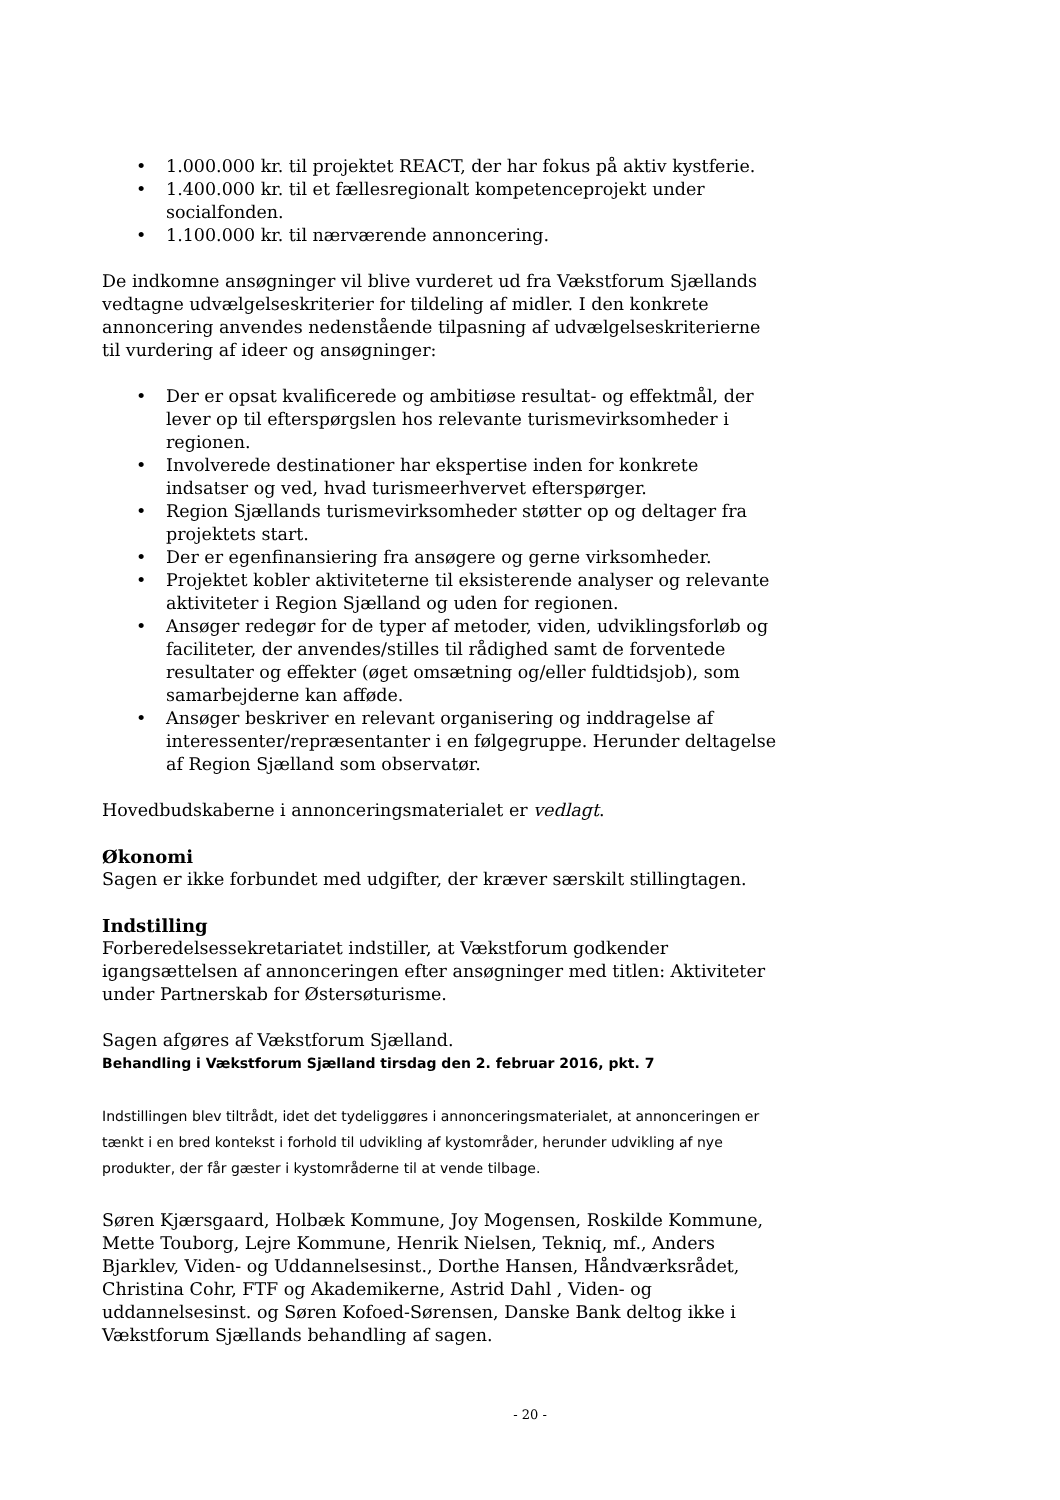• 1.000.000 kr. til projektet REACT, der har fokus på aktiv kystferie.
• 1.400.000 kr. til et fællesregionalt kompetenceprojekt under socialfonden.
• 1.100.000 kr. til nærværende annoncering.
De indkomne ansøgninger vil blive vurderet ud fra Vækstforum Sjællands vedtagne udvælgelseskriterier for tildeling af midler. I den konkrete annoncering anvendes nedenstående tilpasning af udvælgelseskriterierne til vurdering af ideer og ansøgninger:
• Der er opsat kvalificerede og ambitiøse resultat- og effektmål, der lever op til efterspørgslen hos relevante turismevirksomheder i regionen.
• Involverede destinationer har ekspertise inden for konkrete indsatser og ved, hvad turismeerhvervet efterspørger.
• Region Sjællands turismevirksomheder støtter op og deltager fra projektets start.
• Der er egenfinansiering fra ansøgere og gerne virksomheder.
• Projektet kobler aktiviteterne til eksisterende analyser og relevante aktiviteter i Region Sjælland og uden for regionen.
• Ansøger redegør for de typer af metoder, viden, udviklingsforløb og faciliteter, der anvendes/stilles til rådighed samt de forventede resultater og effekter (øget omsætning og/eller fuldtidsjob), som samarbejderne kan afføde.
• Ansøger beskriver en relevant organisering og inddragelse af interessenter/repræsentanter i en følgegruppe. Herunder deltagelse af Region Sjælland som observatør.
Hovedbudskaberne i annonceringsmaterialet er vedlagt.
Økonomi
Sagen er ikke forbundet med udgifter, der kræver særskilt stillingtagen.
Indstilling
Forberedelsessekretariatet indstiller, at Vækstforum godkender igangsættelsen af annonceringen efter ansøgninger med titlen: Aktiviteter under Partnerskab for Østersøturisme.
Sagen afgøres af Vækstforum Sjælland.
Behandling i Vækstforum Sjælland tirsdag den 2. februar 2016, pkt. 7
Indstillingen blev tiltrådt, idet det tydeliggøres i annonceringsmaterialet, at annonceringen er tænkt i en bred kontekst i forhold til udvikling af kystområder, herunder udvikling af nye produkter, der får gæster i kystområderne til at vende tilbage.
Søren Kjærsgaard, Holbæk Kommune, Joy Mogensen, Roskilde Kommune, Mette Touborg, Lejre Kommune, Henrik Nielsen, Tekniq, mf., Anders Bjarklev, Viden- og Uddannelsesinst., Dorthe Hansen, Håndværksrådet, Christina Cohr, FTF og Akademikerne, Astrid Dahl , Viden- og uddannelsesinst. og Søren Kofoed-Sørensen, Danske Bank deltog ikke i Vækstforum Sjællands behandling af sagen.
- 20 -